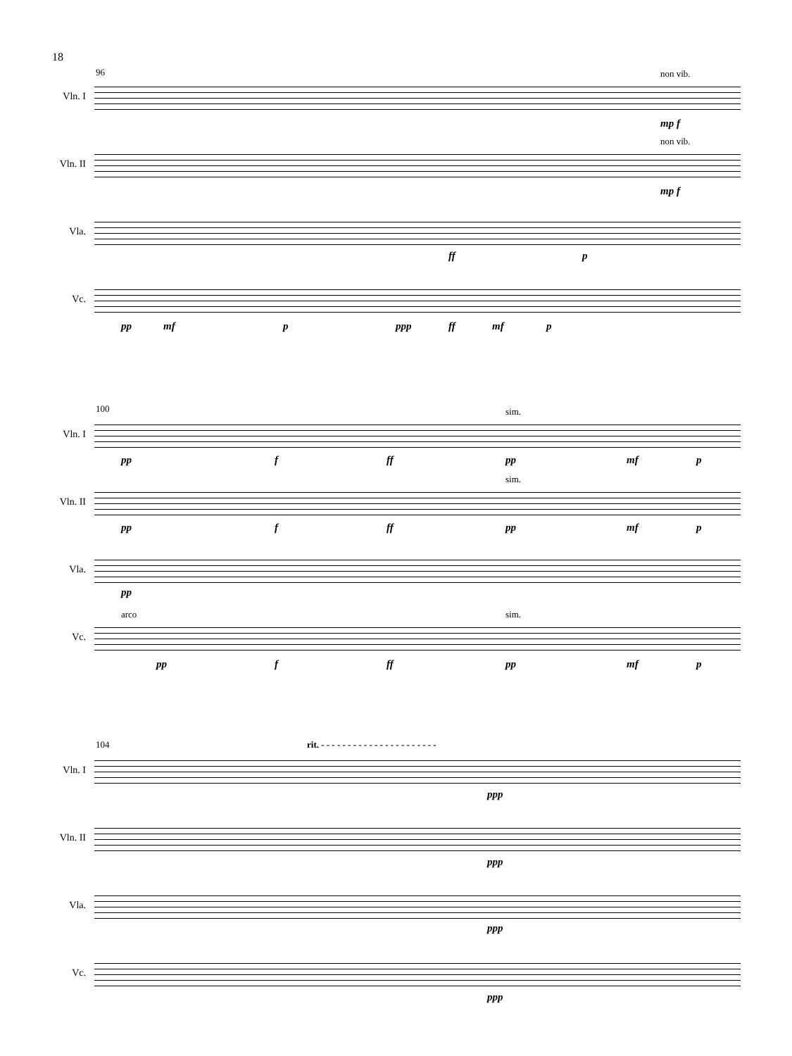18
96
Vln. I
non vib.
mp f
Vln. II
non vib.
mp f
Vla.
ff p
Vc.
pp mf p ppp ff mf p
100
Vln. I
sim.
pp f ff pp mf p
Vln. II
sim.
pp f ff pp mf p
Vla.
pp
Vc.
arco sim.
pp f ff pp mf p
104
rit. - - - - - - - - - - - - - - - - - - - - - -
Vln. I
ppp
Vln. II
ppp
Vla.
ppp
Vc.
ppp